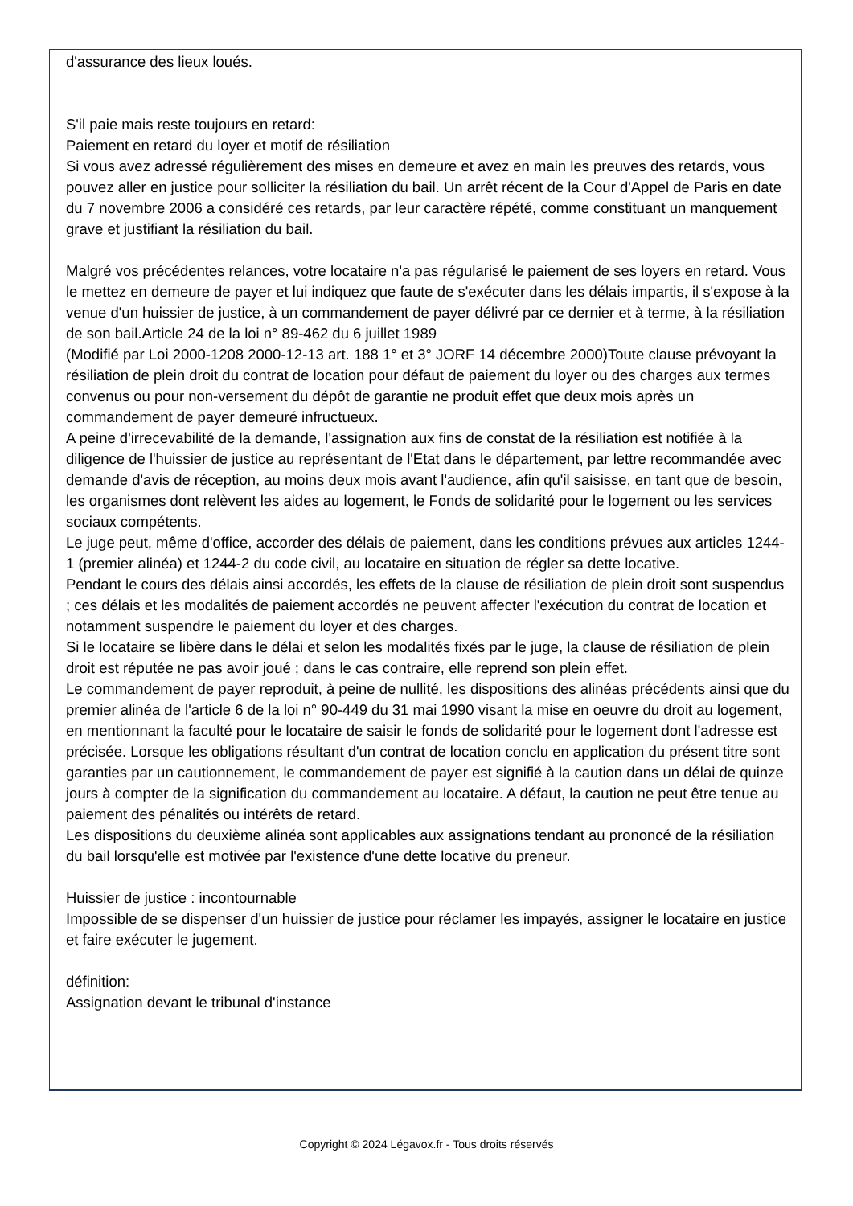d'assurance des lieux loués.
S'il paie mais reste toujours en retard:
Paiement en retard du loyer et motif de résiliation
Si vous avez adressé régulièrement des mises en demeure et avez en main les preuves des retards, vous pouvez aller en justice pour solliciter la résiliation du bail. Un arrêt récent de la Cour d'Appel de Paris en date du 7 novembre 2006 a considéré ces retards, par leur caractère répété, comme constituant un manquement grave et justifiant la résiliation du bail.
Malgré vos précédentes relances, votre locataire n'a pas régularisé le paiement de ses loyers en retard. Vous le mettez en demeure de payer et lui indiquez que faute de s'exécuter dans les délais impartis, il s'expose à la venue d'un huissier de justice, à un commandement de payer délivré par ce dernier et à terme, à la résiliation de son bail.Article 24 de la loi n° 89-462 du 6 juillet 1989
(Modifié par Loi 2000-1208 2000-12-13 art. 188 1° et 3° JORF 14 décembre 2000)Toute clause prévoyant la résiliation de plein droit du contrat de location pour défaut de paiement du loyer ou des charges aux termes convenus ou pour non-versement du dépôt de garantie ne produit effet que deux mois après un commandement de payer demeuré infructueux.
A peine d'irrecevabilité de la demande, l'assignation aux fins de constat de la résiliation est notifiée à la diligence de l'huissier de justice au représentant de l'Etat dans le département, par lettre recommandée avec demande d'avis de réception, au moins deux mois avant l'audience, afin qu'il saisisse, en tant que de besoin, les organismes dont relèvent les aides au logement, le Fonds de solidarité pour le logement ou les services sociaux compétents.
Le juge peut, même d'office, accorder des délais de paiement, dans les conditions prévues aux articles 1244-1 (premier alinéa) et 1244-2 du code civil, au locataire en situation de régler sa dette locative.
Pendant le cours des délais ainsi accordés, les effets de la clause de résiliation de plein droit sont suspendus ; ces délais et les modalités de paiement accordés ne peuvent affecter l'exécution du contrat de location et notamment suspendre le paiement du loyer et des charges.
Si le locataire se libère dans le délai et selon les modalités fixés par le juge, la clause de résiliation de plein droit est réputée ne pas avoir joué ; dans le cas contraire, elle reprend son plein effet.
Le commandement de payer reproduit, à peine de nullité, les dispositions des alinéas précédents ainsi que du premier alinéa de l'article 6 de la loi n° 90-449 du 31 mai 1990 visant la mise en oeuvre du droit au logement, en mentionnant la faculté pour le locataire de saisir le fonds de solidarité pour le logement dont l'adresse est précisée. Lorsque les obligations résultant d'un contrat de location conclu en application du présent titre sont garanties par un cautionnement, le commandement de payer est signifié à la caution dans un délai de quinze jours à compter de la signification du commandement au locataire. A défaut, la caution ne peut être tenue au paiement des pénalités ou intérêts de retard.
Les dispositions du deuxième alinéa sont applicables aux assignations tendant au prononcé de la résiliation du bail lorsqu'elle est motivée par l'existence d'une dette locative du preneur.
Huissier de justice : incontournable
Impossible de se dispenser d'un huissier de justice pour réclamer les impayés, assigner le locataire en justice et faire exécuter le jugement.
définition:
Assignation devant le tribunal d'instance
Copyright © 2024 Légavox.fr - Tous droits réservés